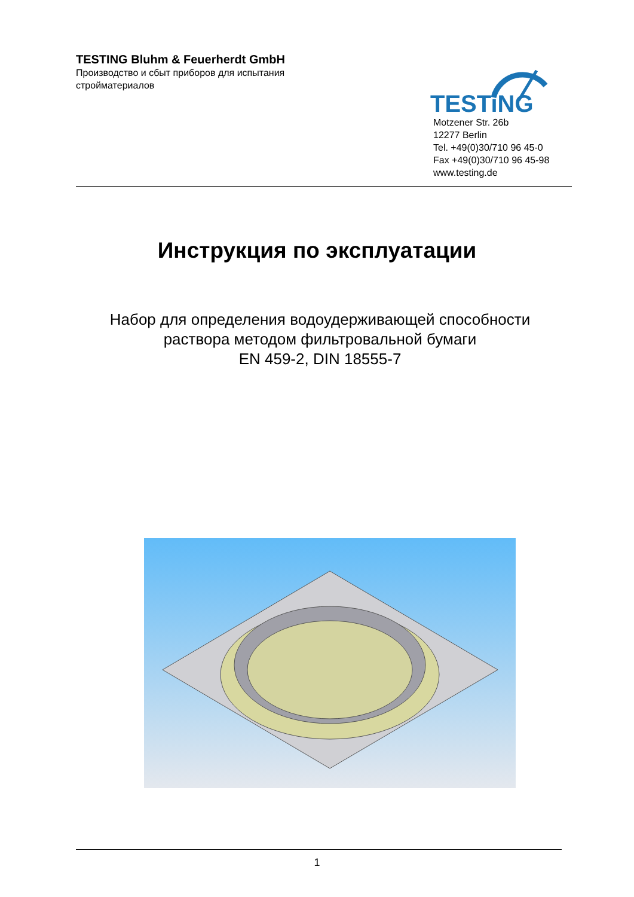TESTING Bluhm & Feuerherdt GmbH
Производство и сбыт приборов для испытания стройматериалов
TESTiNG
Motzener Str. 26b
12277 Berlin
Tel. +49(0)30/710 96 45-0
Fax +49(0)30/710 96 45-98
www.testing.de
Инструкция по эксплуатации
Набор для определения водоудерживающей способности
раствора методом фильтровальной бумаги
EN 459-2, DIN 18555-7
1